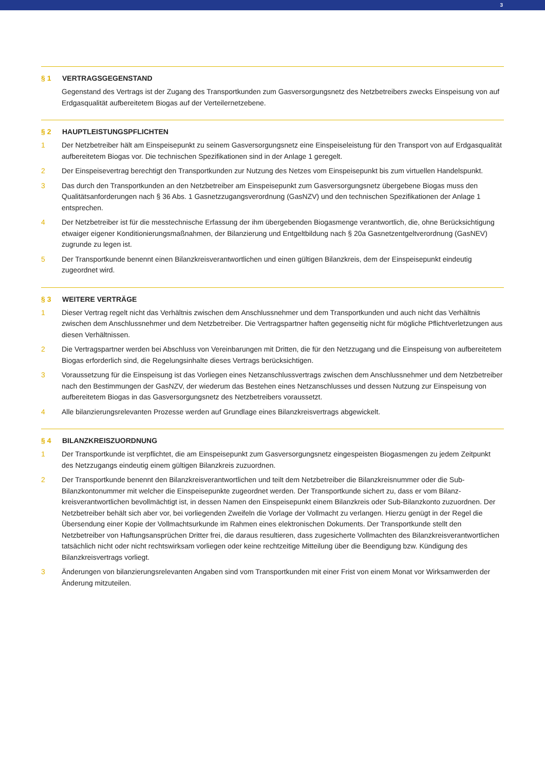3
§ 1 VERTRAGSGEGENSTAND
Gegenstand des Vertrags ist der Zugang des Transportkunden zum Gasversorgungsnetz des Netzbetreibers zwecks Einspeisung von auf Erdgasqualität aufbereitetem Biogas auf der Verteilernetzebene.
§ 2 HAUPTLEISTUNGSPFLICHTEN
1 Der Netzbetreiber hält am Einspeisepunkt zu seinem Gasversorgungsnetz eine Einspeiseleistung für den Transport von auf Erdgasqualität aufbereitetem Biogas vor. Die technischen Spezifikationen sind in der Anlage 1 geregelt.
2 Der Einspeisevertrag berechtigt den Transportkunden zur Nutzung des Netzes vom Einspeisepunkt bis zum virtuellen Handelspunkt.
3 Das durch den Transportkunden an den Netzbetreiber am Einspeisepunkt zum Gasversorgungsnetz übergebene Biogas muss den Qualitätsanforderungen nach § 36 Abs. 1 Gasnetzzugangsverordnung (GasNZV) und den technischen Spezifikationen der Anlage 1 entsprechen.
4 Der Netzbetreiber ist für die messtechnische Erfassung der ihm übergebenden Biogasmenge verantwortlich, die, ohne Berücksichtigung etwaiger eigener Konditionierungsmaßnahmen, der Bilanzierung und Entgeltbildung nach § 20a Gasnetzentgeltverordnung (GasNEV) zugrunde zu legen ist.
5 Der Transportkunde benennt einen Bilanzkreisverantwortlichen und einen gültigen Bilanzkreis, dem der Einspeisepunkt eindeutig zugeordnet wird.
§ 3 WEITERE VERTRÄGE
1 Dieser Vertrag regelt nicht das Verhältnis zwischen dem Anschlussnehmer und dem Transportkunden und auch nicht das Verhältnis zwischen dem Anschlussnehmer und dem Netzbetreiber. Die Vertragspartner haften gegenseitig nicht für mögliche Pflichtverletzungen aus diesen Verhältnissen.
2 Die Vertragspartner werden bei Abschluss von Vereinbarungen mit Dritten, die für den Netzzugang und die Einspeisung von aufbereitetem Biogas erforderlich sind, die Regelungsinhalte dieses Vertrags berücksichtigen.
3 Voraussetzung für die Einspeisung ist das Vorliegen eines Netzanschlussvertrags zwischen dem Anschlussnehmer und dem Netzbetreiber nach den Bestimmungen der GasNZV, der wiederum das Bestehen eines Netzanschlusses und dessen Nutzung zur Einspeisung von aufbereitetem Biogas in das Gasversorgungsnetz des Netzbetreibers voraussetzt.
4 Alle bilanzierungsrelevanten Prozesse werden auf Grundlage eines Bilanzkreisvertrags abgewickelt.
§ 4 BILANZKREISZUORDNUNG
1 Der Transportkunde ist verpflichtet, die am Einspeisepunkt zum Gasversorgungsnetz eingespeisten Biogasmengen zu jedem Zeitpunkt des Netzzugangs eindeutig einem gültigen Bilanzkreis zuzuordnen.
2 Der Transportkunde benennt den Bilanzkreisverantwortlichen und teilt dem Netzbetreiber die Bilanzkreisnummer oder die Sub-Bilanzkontonummer mit welcher die Einspeisepunkte zugeordnet werden. Der Transportkunde sichert zu, dass er vom Bilanz­kreisverantwortlichen bevollmächtigt ist, in dessen Namen den Einspeisepunkt einem Bilanzkreis oder Sub-Bilanzkonto zuzuordnen. Der Netzbetreiber behält sich aber vor, bei vorliegenden Zweifeln die Vorlage der Vollmacht zu verlangen. Hierzu genügt in der Regel die Übersendung einer Kopie der Vollmachtsurkunde im Rahmen eines elektronischen Dokuments. Der Transportkunde stellt den Netzbetreiber von Haftungsansprüchen Dritter frei, die daraus resultieren, dass zugesicherte Vollmachten des Bilanzkreisverant­wortlichen tatsächlich nicht oder nicht rechtswirksam vorliegen oder keine rechtzeitige Mitteilung über die Beendigung bzw. Kündigung des Bilanzkreisvertrags vorliegt.
3 Änderungen von bilanzierungsrelevanten Angaben sind vom Transportkunden mit einer Frist von einem Monat vor Wirksamwerden der Änderung mitzuteilen.